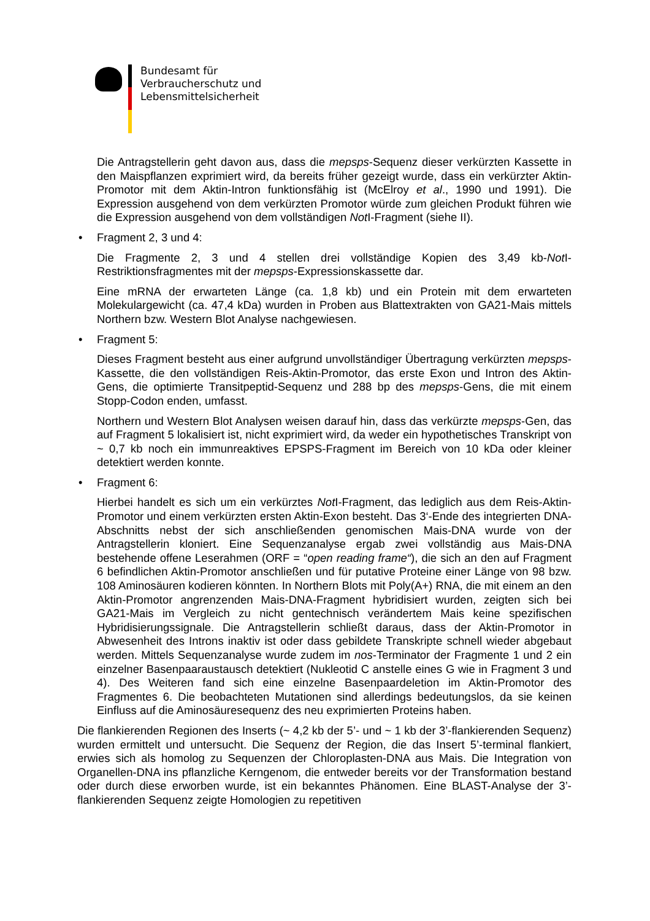Bundesamt für
Verbraucherschutz und
Lebensmittelsicherheit
Die Antragstellerin geht davon aus, dass die mepsps-Sequenz dieser verkürzten Kassette in den Maispflanzen exprimiert wird, da bereits früher gezeigt wurde, dass ein verkürzter Aktin-Promotor mit dem Aktin-Intron funktionsfähig ist (McElroy et al., 1990 und 1991). Die Expression ausgehend von dem verkürzten Promotor würde zum gleichen Produkt führen wie die Expression ausgehend von dem vollständigen Not I-Fragment (siehe II).
• Fragment 2, 3 und 4:
Die Fragmente 2, 3 und 4 stellen drei vollständige Kopien des 3,49 kb-Not I-Restriktionsfragmentes mit der mepsps-Expressionskassette dar.
Eine mRNA der erwarteten Länge (ca. 1,8 kb) und ein Protein mit dem erwarteten Molekulargewicht (ca. 47,4 kDa) wurden in Proben aus Blattextrakten von GA21-Mais mittels Northern bzw. Western Blot Analyse nachgewiesen.
• Fragment 5:
Dieses Fragment besteht aus einer aufgrund unvollständiger Übertragung verkürzten mepsps-Kassette, die den vollständigen Reis-Aktin-Promotor, das erste Exon und Intron des Aktin-Gens, die optimierte Transitpeptid-Sequenz und 288 bp des mepsps-Gens, die mit einem Stopp-Codon enden, umfasst.
Northern und Western Blot Analysen weisen darauf hin, dass das verkürzte mepsps-Gen, das auf Fragment 5 lokalisiert ist, nicht exprimiert wird, da weder ein hypothetisches Transkript von ~ 0,7 kb noch ein immunreaktives EPSPS-Fragment im Bereich von 10 kDa oder kleiner detektiert werden konnte.
• Fragment 6:
Hierbei handelt es sich um ein verkürztes Not I-Fragment, das lediglich aus dem Reis-Aktin-Promotor und einem verkürzten ersten Aktin-Exon besteht. Das 3‘-Ende des integrierten DNA-Abschnitts nebst der sich anschließenden genomischen Mais-DNA wurde von der Antragstellerin kloniert. Eine Sequenzanalyse ergab zwei vollständig aus Mais-DNA bestehende offene Leserahmen (ORF = “open reading frame“), die sich an den auf Fragment 6 befindlichen Aktin-Promotor anschließen und für putative Proteine einer Länge von 98 bzw. 108 Aminosäuren kodieren könnten. In Northern Blots mit Poly(A+) RNA, die mit einem an den Aktin-Promotor angrenzenden Mais-DNA-Fragment hybridisiert wurden, zeigten sich bei GA21-Mais im Vergleich zu nicht gentechnisch verändertem Mais keine spezifischen Hybridisierungssignale. Die Antragstellerin schließt daraus, dass der Aktin-Promotor in Abwesenheit des Introns inaktiv ist oder dass gebildete Transkripte schnell wieder abgebaut werden. Mittels Sequenzanalyse wurde zudem im nos-Terminator der Fragmente 1 und 2 ein einzelner Basenpaaraustausch detektiert (Nukleotid C anstelle eines G wie in Fragment 3 und 4). Des Weiteren fand sich eine einzelne Basenpaardeletion im Aktin-Promotor des Fragmentes 6. Die beobachteten Mutationen sind allerdings bedeutungslos, da sie keinen Einfluss auf die Aminosäuresequenz des neu exprimierten Proteins haben.
Die flankierenden Regionen des Inserts (~ 4,2 kb der 5’- und ~ 1 kb der 3’-flankierenden Sequenz) wurden ermittelt und untersucht. Die Sequenz der Region, die das Insert 5’-terminal flankiert, erwies sich als homolog zu Sequenzen der Chloroplasten-DNA aus Mais. Die Integration von Organellen-DNA ins pflanzliche Kerngenom, die entweder bereits vor der Transformation bestand oder durch diese erworben wurde, ist ein bekanntes Phänomen. Eine BLAST-Analyse der 3’-flankierenden Sequenz zeigte Homologien zu repetitiven